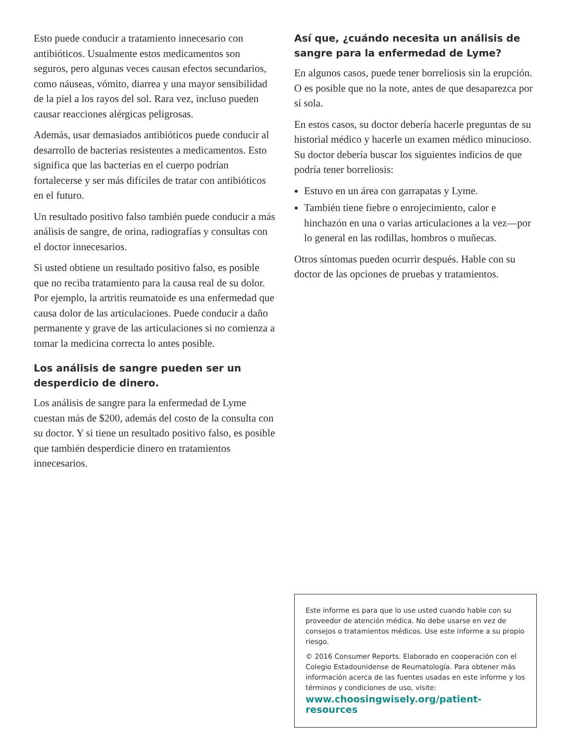Esto puede conducir a tratamiento innecesario con antibióticos. Usualmente estos medicamentos son seguros, pero algunas veces causan efectos secundarios, como náuseas, vómito, diarrea y una mayor sensibilidad de la piel a los rayos del sol. Rara vez, incluso pueden causar reacciones alérgicas peligrosas.
Además, usar demasiados antibióticos puede conducir al desarrollo de bacterias resistentes a medicamentos. Esto significa que las bacterias en el cuerpo podrían fortalecerse y ser más difíciles de tratar con antibióticos en el futuro.
Un resultado positivo falso también puede conducir a más análisis de sangre, de orina, radiografías y consultas con el doctor innecesarios.
Si usted obtiene un resultado positivo falso, es posible que no reciba tratamiento para la causa real de su dolor. Por ejemplo, la artritis reumatoide es una enfermedad que causa dolor de las articulaciones. Puede conducir a daño permanente y grave de las articulaciones si no comienza a tomar la medicina correcta lo antes posible.
Los análisis de sangre pueden ser un desperdicio de dinero.
Los análisis de sangre para la enfermedad de Lyme cuestan más de $200, además del costo de la consulta con su doctor. Y si tiene un resultado positivo falso, es posible que también desperdicie dinero en tratamientos innecesarios.
Así que, ¿cuándo necesita un análisis de sangre para la enfermedad de Lyme?
En algunos casos, puede tener borreliosis sin la erupción. O es posible que no la note, antes de que desaparezca por sí sola.
En estos casos, su doctor debería hacerle preguntas de su historial médico y hacerle un examen médico minucioso. Su doctor debería buscar los siguientes indicios de que podría tener borreliosis:
Estuvo en un área con garrapatas y Lyme.
También tiene fiebre o enrojecimiento, calor e hinchazón en una o varias articulaciones a la vez—por lo general en las rodillas, hombros o muñecas.
Otros síntomas pueden ocurrir después. Hable con su doctor de las opciones de pruebas y tratamientos.
Este informe es para que lo use usted cuando hable con su proveedor de atención médica. No debe usarse en vez de consejos o tratamientos médicos. Use este informe a su propio riesgo.
© 2016 Consumer Reports. Elaborado en cooperación con el Colegio Estadounidense de Reumatología. Para obtener más información acerca de las fuentes usadas en este informe y los términos y condiciones de uso, visite:
www.choosingwisely.org/patient-resources